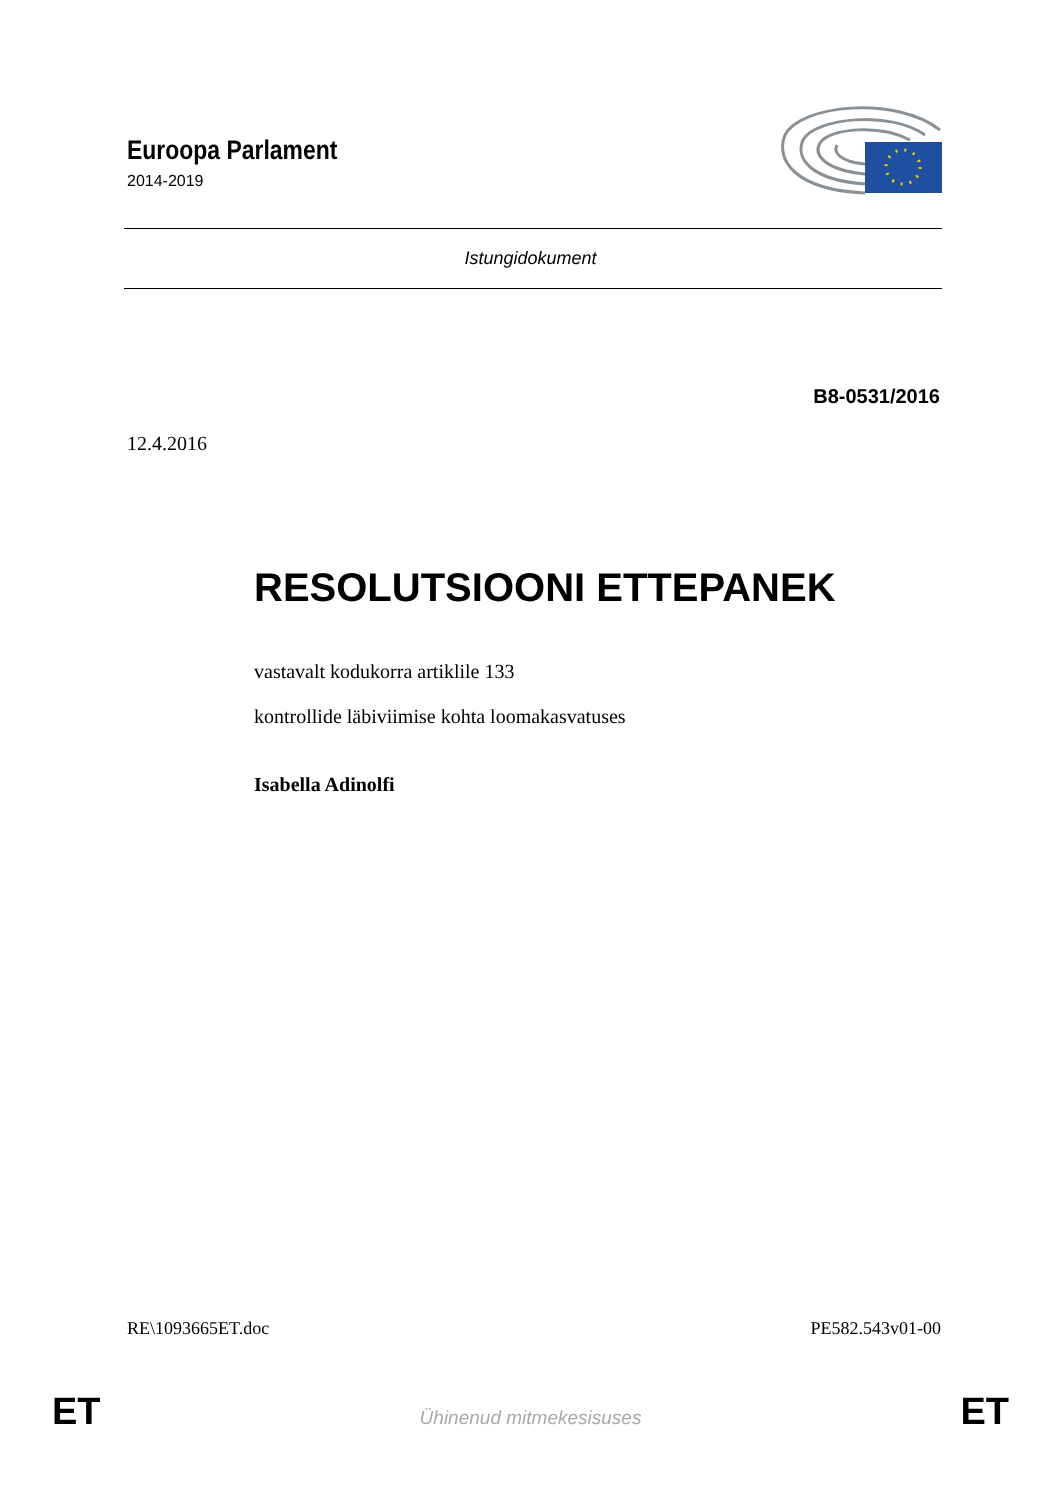Euroopa Parlament
2014-2019
Istungidokument
B8-0531/2016
12.4.2016
RESOLUTSIOONI ETTEPANEK
vastavalt kodukorra artiklile 133
kontrollide läbiviimise kohta loomakasvatuses
Isabella Adinolfi
RE\1093665ET.doc PE582.543v01-00
ET
Ühinenud mitmekesisuses ET